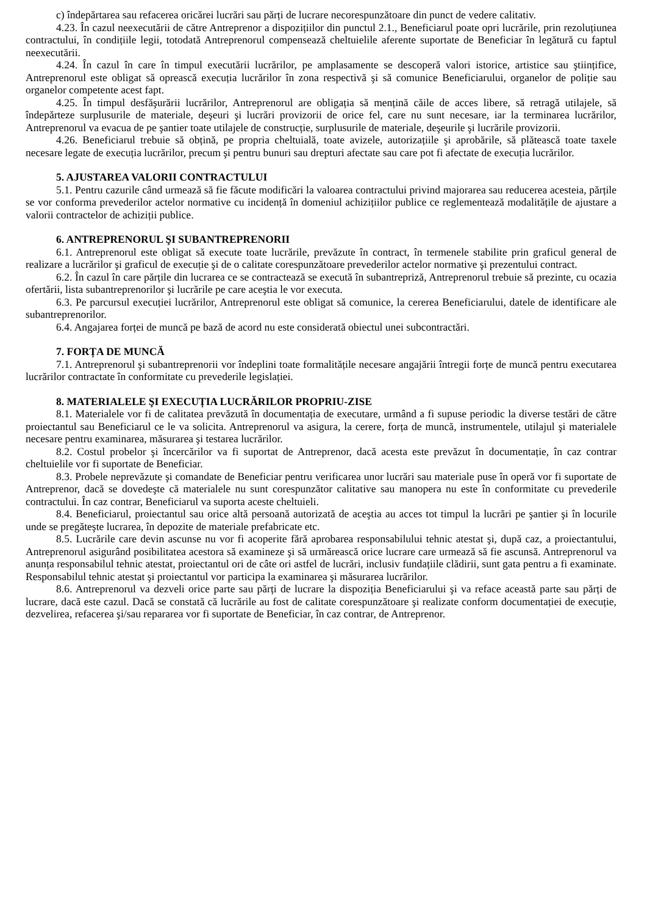c) îndepărtarea sau refacerea oricărei lucrări sau părți de lucrare necorespunzătoare din punct de vedere calitativ.
4.23. În cazul neexecutării de către Antreprenor a dispozițiilor din punctul 2.1., Beneficiarul poate opri lucrările, prin rezoluțiunea contractului, în condițiile legii, totodată Antreprenorul compensează cheltuielile aferente suportate de Beneficiar în legătură cu faptul neexecutării.
4.24. În cazul în care în timpul executării lucrărilor, pe amplasamente se descoperă valori istorice, artistice sau ştiințifice, Antreprenorul este obligat să oprească execuția lucrărilor în zona respectivă şi să comunice Beneficiarului, organelor de poliție sau organelor competente acest fapt.
4.25. În timpul desfăşurării lucrărilor, Antreprenorul are obligația să mențină căile de acces libere, să retragă utilajele, să îndepărteze surplusurile de materiale, deşeuri şi lucrări provizorii de orice fel, care nu sunt necesare, iar la terminarea lucrărilor, Antreprenorul va evacua de pe şantier toate utilajele de construcție, surplusurile de materiale, deşeurile şi lucrările provizorii.
4.26. Beneficiarul trebuie să obțină, pe propria cheltuială, toate avizele, autorizațiile şi aprobările, să plătească toate taxele necesare legate de execuția lucrărilor, precum şi pentru bunuri sau drepturi afectate sau care pot fi afectate de execuția lucrărilor.
5. AJUSTAREA VALORII CONTRACTULUI
5.1. Pentru cazurile când urmează să fie făcute modificări la valoarea contractului privind majorarea sau reducerea acesteia, părțile se vor conforma prevederilor actelor normative cu incidență în domeniul achizițiilor publice ce reglementează modalitățile de ajustare a valorii contractelor de achiziții publice.
6. ANTREPRENORUL ŞI SUBANTREPRENORII
6.1. Antreprenorul este obligat să execute toate lucrările, prevăzute în contract, în termenele stabilite prin graficul general de realizare a lucrărilor şi graficul de execuție şi de o calitate corespunzătoare prevederilor actelor normative şi prezentului contract.
6.2. În cazul în care părțile din lucrarea ce se contractează se execută în subantrepriză, Antreprenorul trebuie să prezinte, cu ocazia ofertării, lista subantreprenorilor şi lucrările pe care aceştia le vor executa.
6.3. Pe parcursul execuției lucrărilor, Antreprenorul este obligat să comunice, la cererea Beneficiarului, datele de identificare ale subantreprenorilor.
6.4. Angajarea forței de muncă pe bază de acord nu este considerată obiectul unei subcontractări.
7. FORȚA DE MUNCĂ
7.1. Antreprenorul şi subantreprenorii vor îndeplini toate formalitățile necesare angajării întregii forțe de muncă pentru executarea lucrărilor contractate în conformitate cu prevederile legislației.
8. MATERIALELE ŞI EXECUȚIA LUCRĂRILOR PROPRIU-ZISE
8.1. Materialele vor fi de calitatea prevăzută în documentația de executare, urmând a fi supuse periodic la diverse testări de către proiectantul sau Beneficiarul ce le va solicita. Antreprenorul va asigura, la cerere, forța de muncă, instrumentele, utilajul şi materialele necesare pentru examinarea, măsurarea şi testarea lucrărilor.
8.2. Costul probelor şi încercărilor va fi suportat de Antreprenor, dacă acesta este prevăzut în documentație, în caz contrar cheltuielile vor fi suportate de Beneficiar.
8.3. Probele neprevăzute şi comandate de Beneficiar pentru verificarea unor lucrări sau materiale puse în operă vor fi suportate de Antreprenor, dacă se dovedeşte că materialele nu sunt corespunzător calitative sau manopera nu este în conformitate cu prevederile contractului. În caz contrar, Beneficiarul va suporta aceste cheltuieli.
8.4. Beneficiarul, proiectantul sau orice altă persoană autorizată de aceştia au acces tot timpul la lucrări pe şantier şi în locurile unde se pregăteşte lucrarea, în depozite de materiale prefabricate etc.
8.5. Lucrările care devin ascunse nu vor fi acoperite fără aprobarea responsabilului tehnic atestat şi, după caz, a proiectantului, Antreprenorul asigurând posibilitatea acestora să examineze şi să urmărească orice lucrare care urmează să fie ascunsă. Antreprenorul va anunța responsabilul tehnic atestat, proiectantul ori de câte ori astfel de lucrări, inclusiv fundațiile clădirii, sunt gata pentru a fi examinate. Responsabilul tehnic atestat şi proiectantul vor participa la examinarea şi măsurarea lucrărilor.
8.6. Antreprenorul va dezveli orice parte sau părți de lucrare la dispoziția Beneficiarului şi va reface această parte sau părți de lucrare, dacă este cazul. Dacă se constată că lucrările au fost de calitate corespunzătoare şi realizate conform documentației de execuție, dezvelirea, refacerea şi/sau repararea vor fi suportate de Beneficiar, în caz contrar, de Antreprenor.